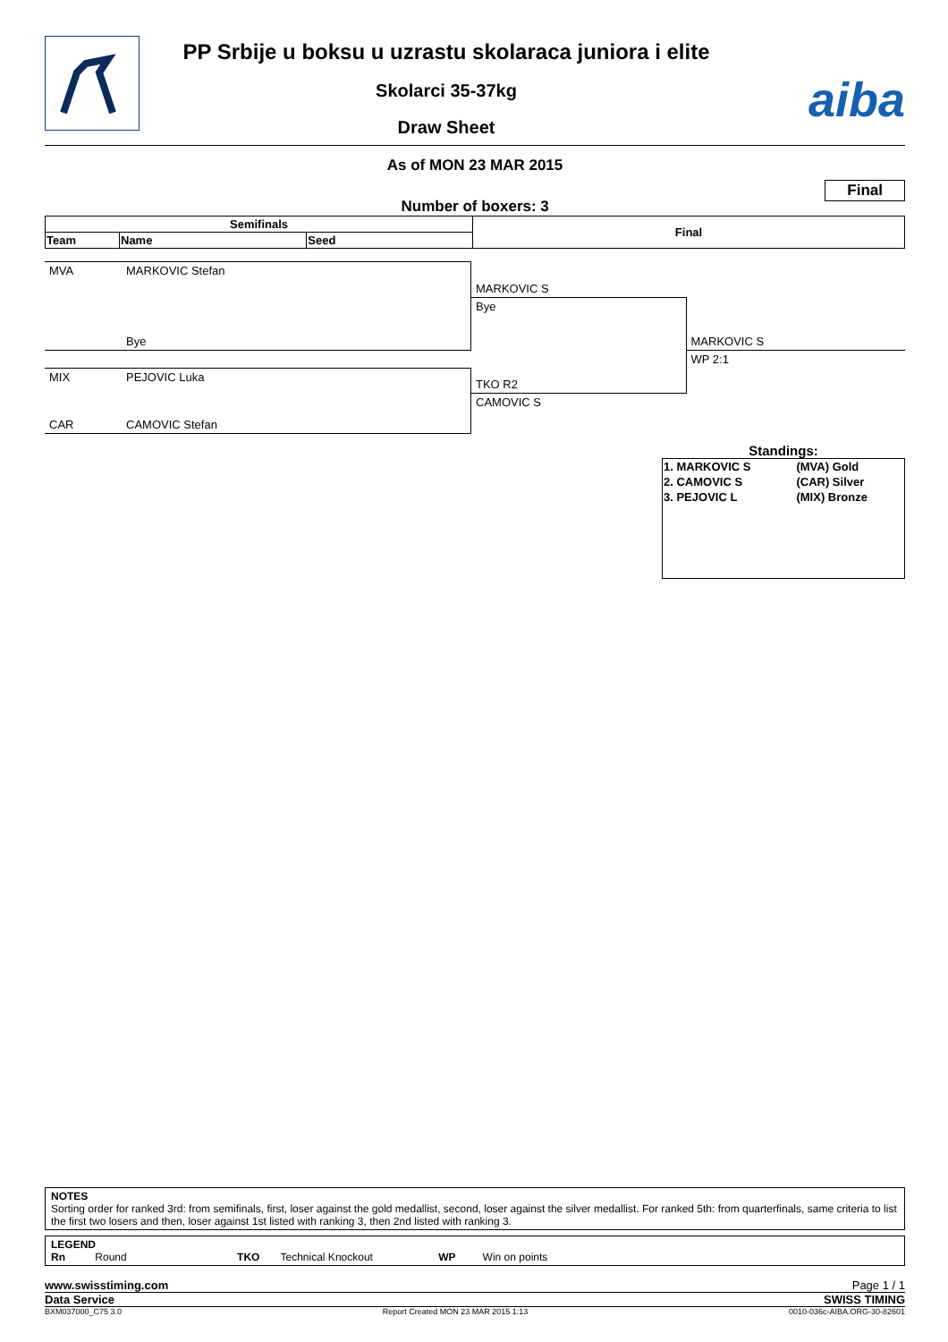PP Srbije u boksu u uzrastu skolaraca juniora i elite
Skolarci 35-37kg
Draw Sheet
aiba
As of MON 23 MAR 2015
Number of boxers: 3 Final
| Semifinals | | | Final |
| Team | Name | Seed | |
| MVA | MARKOVIC Stefan | MARKOVIC S | |
| | Bye | Bye | MARKOVIC S |
| | | | WP 2:1 |
| MIX | PEJOVIC Luka | TKO R2 | |
| CAR | CAMOVIC Stefan | CAMOVIC S | |
Standings:
| 1. MARKOVIC S | (MVA) Gold |
| 2. CAMOVIC S | (CAR) Silver |
| 3. PEJOVIC L | (MIX) Bronze |
NOTES
Sorting order for ranked 3rd: from semifinals, first, loser against the gold medallist, second, loser against the silver medallist. For ranked 5th: from quarterfinals, same criteria to list the first two losers and then, loser against 1st listed with ranking 3, then 2nd listed with ranking 3.
LEGEND
Rn Round TKO Technical Knockout WP Win on points
www.swisstiming.com Page 1 / 1
Data Service SWISS TIMING
BXM037000_C75 3.0 Report Created MON 23 MAR 2015 1:13 0010-036c-AIBA.ORG-30-82601